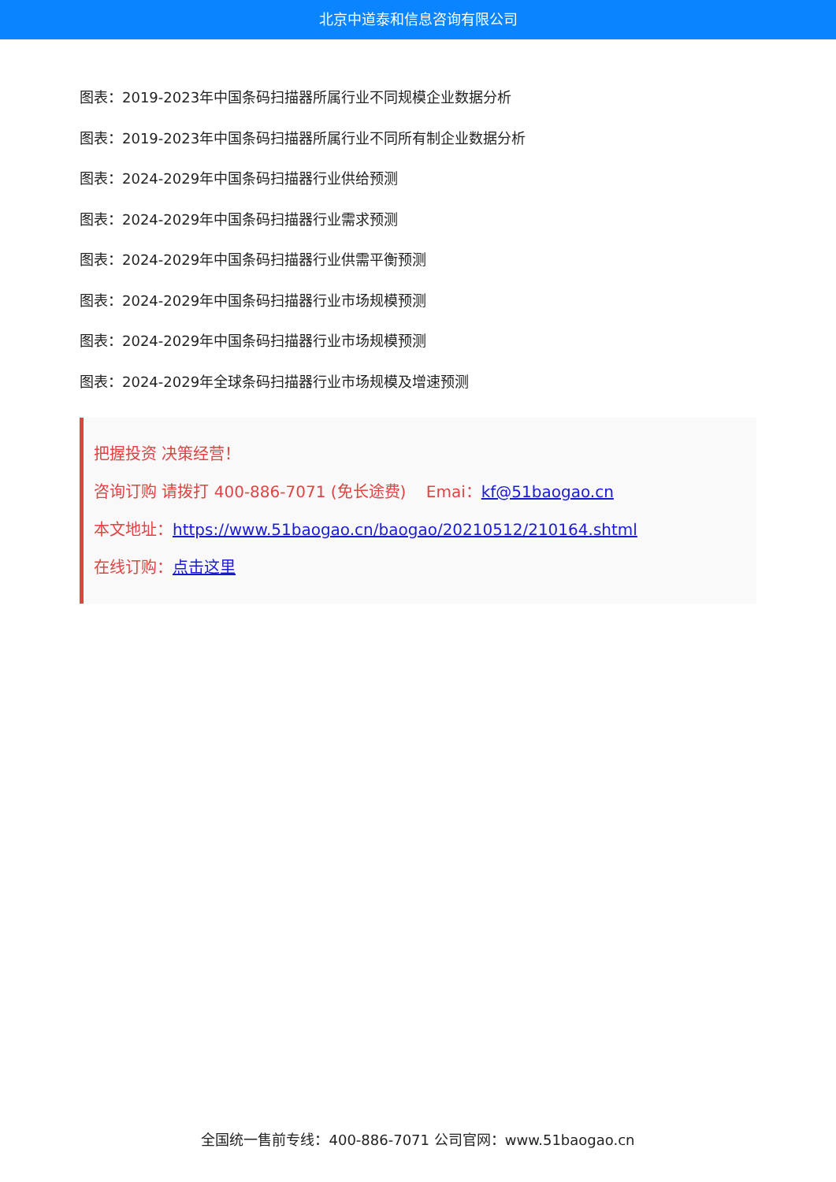北京中道泰和信息咨询有限公司
图表：2019-2023年中国条码扫描器所属行业不同规模企业数据分析
图表：2019-2023年中国条码扫描器所属行业不同所有制企业数据分析
图表：2024-2029年中国条码扫描器行业供给预测
图表：2024-2029年中国条码扫描器行业需求预测
图表：2024-2029年中国条码扫描器行业供需平衡预测
图表：2024-2029年中国条码扫描器行业市场规模预测
图表：2024-2029年中国条码扫描器行业市场规模预测
图表：2024-2029年全球条码扫描器行业市场规模及增速预测
把握投资 决策经营！
咨询订购 请拨打 400-886-7071 (免长途费) Emai：kf@51baogao.cn
本文地址：https://www.51baogao.cn/baogao/20210512/210164.shtml
在线订购：点击这里
全国统一售前专线：400-886-7071 公司官网：www.51baogao.cn